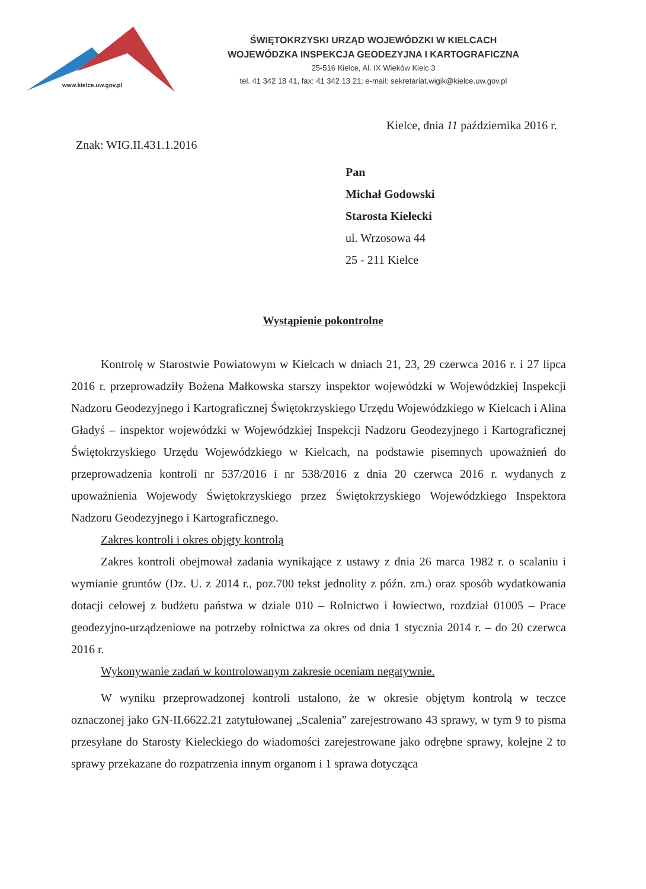www.kielce.uw.gov.pl
ŚWIĘTOKRZYSKI URZĄD WOJEWÓDZKI W KIELCACH
WOJEWÓDZKA INSPEKCJA GEODEZYJNA I KARTOGRAFICZNA
25-516 Kielce, Al. IX Wieków Kielc 3
tel. 41 342 18 41, fax: 41 342 13 21; e-mail: sekretariat.wigik@kielce.uw.gov.pl
Kielce, dnia 11 października 2016 r.
Znak: WIG.II.431.1.2016
Pan
Michał Godowski
Starosta Kielecki
ul. Wrzosowa 44
25 - 211 Kielce
Wystąpienie pokontrolne
Kontrolę w Starostwie Powiatowym w Kielcach w dniach 21, 23, 29 czerwca 2016 r. i 27 lipca 2016 r. przeprowadziły Bożena Małkowska starszy inspektor wojewódzki w Wojewódzkiej Inspekcji Nadzoru Geodezyjnego i Kartograficznej Świętokrzyskiego Urzędu Wojewódzkiego w Kielcach i Alina Gładyś – inspektor wojewódzki w Wojewódzkiej Inspekcji Nadzoru Geodezyjnego i Kartograficznej Świętokrzyskiego Urzędu Wojewódzkiego w Kielcach, na podstawie pisemnych upoważnień do przeprowadzenia kontroli nr 537/2016 i nr 538/2016 z dnia 20 czerwca 2016 r. wydanych z upoważnienia Wojewody Świętokrzyskiego przez Świętokrzyskiego Wojewódzkiego Inspektora Nadzoru Geodezyjnego i Kartograficznego.
Zakres kontroli i okres objęty kontrolą
Zakres kontroli obejmował zadania wynikające z ustawy z dnia 26 marca 1982 r. o scalaniu i wymianie gruntów (Dz. U. z 2014 r., poz.700 tekst jednolity z późn. zm.) oraz sposób wydatkowania dotacji celowej z budżetu państwa w dziale 010 – Rolnictwo i łowiectwo, rozdział 01005 – Prace geodezyjno-urządzeniowe na potrzeby rolnictwa za okres od dnia 1 stycznia 2014 r. – do 20 czerwca 2016 r.
Wykonywanie zadań w kontrolowanym zakresie oceniam negatywnie.
W wyniku przeprowadzonej kontroli ustalono, że w okresie objętym kontrolą w teczce oznaczonej jako GN-II.6622.21 zatytułowanej „Scalenia” zarejestrowano 43 sprawy, w tym 9 to pisma przesyłane do Starosty Kieleckiego do wiadomości zarejestrowane jako odrębne sprawy, kolejne 2 to sprawy przekazane do rozpatrzenia innym organom i 1 sprawa dotycząca